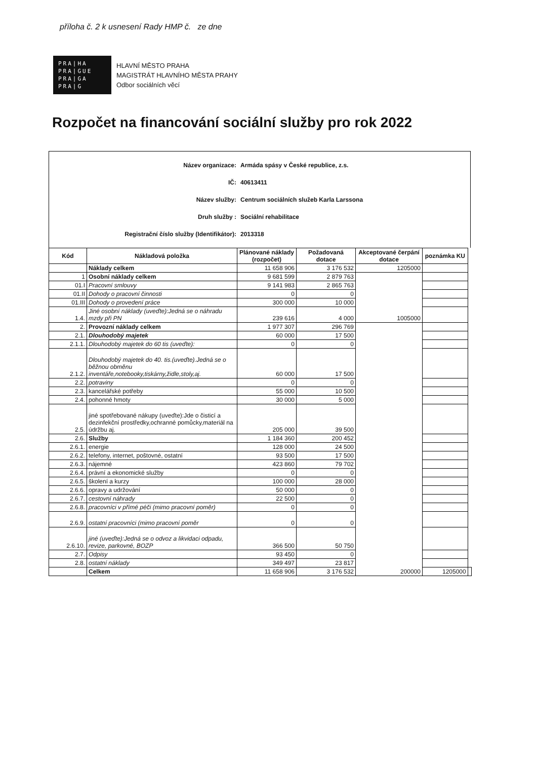příloha č. 2 k usnesení Rady HMP č. ze dne
PRA|HA
PRA|GUE
PRA|GA
PRA|G
HLAVNÍ MĚSTO PRAHA
MAGISTRÁT HLAVNÍHO MĚSTA PRAHY
Odbor sociálních věcí
Rozpočet na financování sociální služby pro rok 2022
Název organizace: Armáda spásy v České republice, z.s.
IČ: 40613411
Název služby: Centrum sociálních služeb Karla Larssona
Druh služby : Sociální rehabilitace
Registrační číslo služby (Identifikátor): 2013318
| Kód | Nákladová položka | Plánované náklady (rozpočet) | Požadovaná dotace | Akceptované čerpání dotace | poznámka KU | |
| --- | --- | --- | --- | --- | --- | --- |
| | Náklady celkem | 11 658 906 | 3 176 532 | 1205000 | | |
| 1 | Osobní náklady celkem | 9 681 599 | 2 879 763 | 1005000 | | |
| 01.I | Pracovní smlouvy | 9 141 983 | 2 865 763 | | | |
| 01.II | Dohody o pracovní činnosti | 0 | 0 | | | |
| 01.III | Dohody o provedení práce | 300 000 | 10 000 | | | |
| 1.4. | Jiné osobní náklady (uveďte):Jedná se o náhradu mzdy při PN | 239 616 | 4 000 | | | |
| 2. | Provozní náklady celkem | 1 977 307 | 296 769 | 200000 | | |
| 2.1. | Dlouhodobý majetek | 60 000 | 17 500 | | | |
| 2.1.1. | Dlouhodobý majetek do 60 tis (uveďte): | 0 | 0 | | | |
| 2.1.2. | Dlouhodobý majetek do 40. tis.(uveďte).Jedná se o běžnou obměnu inventáře,notebooky,tiskárny,židle,stoly,aj. | 60 000 | 17 500 | | | |
| 2.2. | potraviny | 0 | 0 | | | |
| 2.3. | kancelářské potřeby | 55 000 | 10 500 | | | |
| 2.4. | pohonné hmoty | 30 000 | 5 000 | | | |
| 2.5. | jiné spotřebované nákupy (uveďte):Jde o čisticí a dezinfekční prostředky,ochranné pomůcky,materiál na údržbu aj. | 205 000 | 39 500 | | | |
| 2.6. | Služby | 1 184 360 | 200 452 | | | |
| 2.6.1. | energie | 128 000 | 24 500 | | | |
| 2.6.2. | telefony, internet, poštovné, ostatní | 93 500 | 17 500 | | | |
| 2.6.3. | nájemné | 423 860 | 79 702 | | | |
| 2.6.4. | právní a ekonomické služby | 0 | 0 | | | |
| 2.6.5. | školení a kurzy | 100 000 | 28 000 | | | |
| 2.6.6. | opravy a udržování | 50 000 | 0 | | | |
| 2.6.7. | cestovní náhrady | 22 500 | 0 | | | |
| 2.6.8. | pracovníci v přímé péči (mimo pracovní poměr) | 0 | 0 | | | |
| 2.6.9. | ostatní pracovníci (mimo pracovní poměr | 0 | 0 | | | |
| 2.6.10. | jiné (uveďte):Jedná se o odvoz a likvidaci odpadu, revize, parkovné, BOZP | 366 500 | 50 750 | | | |
| 2.7. | Odpisy | 93 450 | 0 | | | |
| 2.8. | ostatní náklady | 349 497 | 23 817 | | | |
| | Celkem | 11 658 906 | 3 176 532 | | 1205000 | |